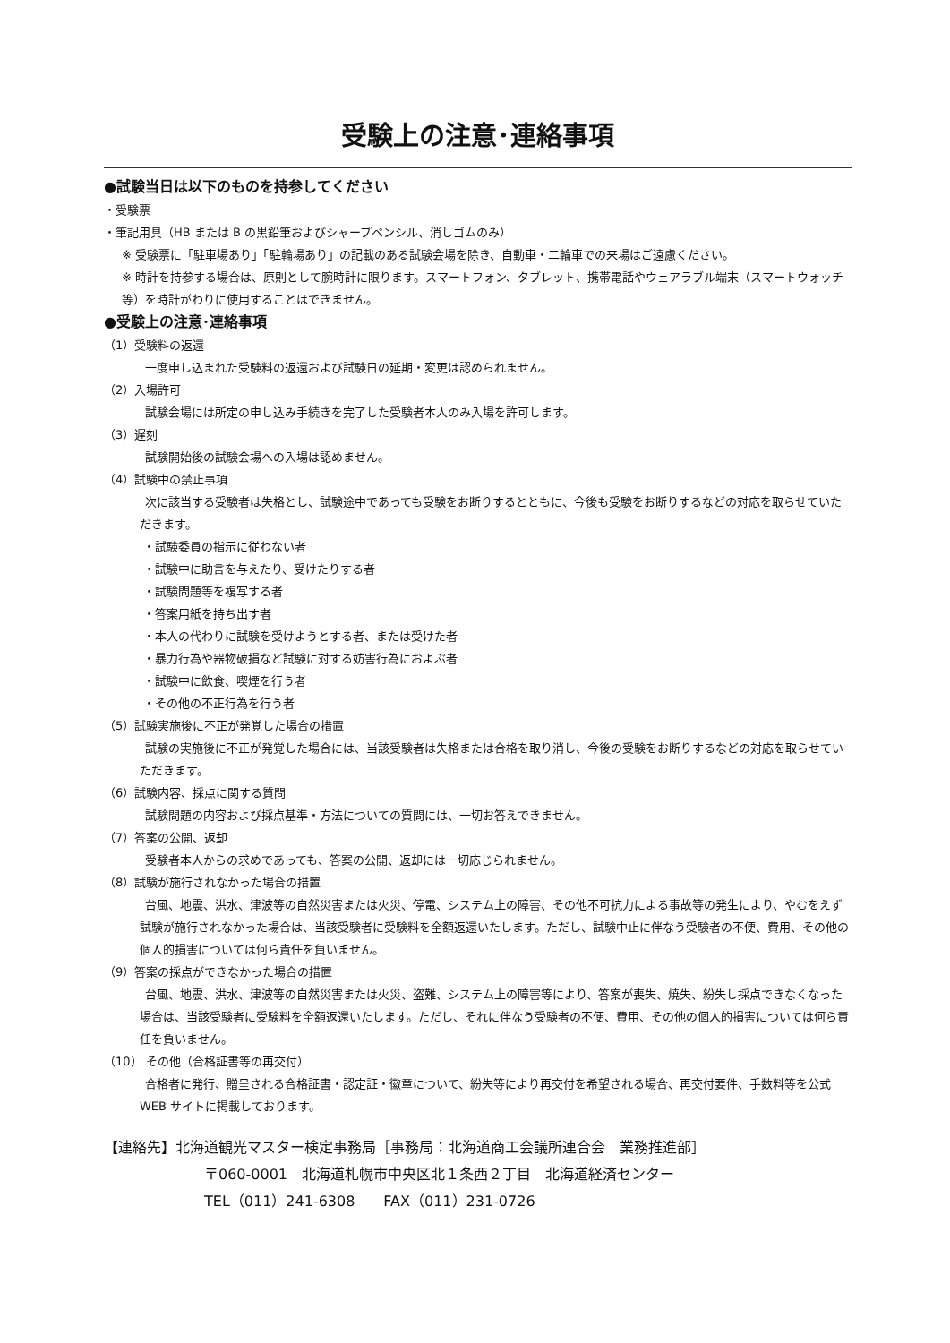受験上の注意･連絡事項
●試験当日は以下のものを持参してください
・受験票
・筆記用具（HB または B の黒鉛筆およびシャープペンシル、消しゴムのみ）
※ 受験票に「駐車場あり」「駐輪場あり」の記載のある試験会場を除き、自動車・二輪車での来場はご遠慮ください。
※ 時計を持参する場合は、原則として腕時計に限ります。スマートフォン、タブレット、携帯電話やウェアラブル端末（スマートウォッチ等）を時計がわりに使用することはできません。
●受験上の注意･連絡事項
（1）受験料の返還
一度申し込まれた受験料の返還および試験日の延期・変更は認められません。
（2）入場許可
試験会場には所定の申し込み手続きを完了した受験者本人のみ入場を許可します。
（3）遅刻
試験開始後の試験会場への入場は認めません。
（4）試験中の禁止事項
次に該当する受験者は失格とし、試験途中であっても受験をお断りするとともに、今後も受験をお断りするなどの対応を取らせていただきます。
・試験委員の指示に従わない者
・試験中に助言を与えたり、受けたりする者
・試験問題等を複写する者
・答案用紙を持ち出す者
・本人の代わりに試験を受けようとする者、または受けた者
・暴力行為や器物破損など試験に対する妨害行為におよぶ者
・試験中に飲食、喫煙を行う者
・その他の不正行為を行う者
（5）試験実施後に不正が発覚した場合の措置
試験の実施後に不正が発覚した場合には、当該受験者は失格または合格を取り消し、今後の受験をお断りするなどの対応を取らせていただきます。
（6）試験内容、採点に関する質問
試験問題の内容および採点基準・方法についての質問には、一切お答えできません。
（7）答案の公開、返却
受験者本人からの求めであっても、答案の公開、返却には一切応じられません。
（8）試験が施行されなかった場合の措置
台風、地震、洪水、津波等の自然災害または火災、停電、システム上の障害、その他不可抗力による事故等の発生により、やむをえず試験が施行されなかった場合は、当該受験者に受験料を全額返還いたします。ただし、試験中止に伴なう受験者の不便、費用、その他の個人的損害については何ら責任を負いません。
（9）答案の採点ができなかった場合の措置
台風、地震、洪水、津波等の自然災害または火災、盗難、システム上の障害等により、答案が喪失、焼失、紛失し採点できなくなった場合は、当該受験者に受験料を全額返還いたします。ただし、それに伴なう受験者の不便、費用、その他の個人的損害については何ら責任を負いません。
（10） その他（合格証書等の再交付）
合格者に発行、贈呈される合格証書・認定証・徽章について、紛失等により再交付を希望される場合、再交付要件、手数料等を公式 WEB サイトに掲載しております。
【連絡先】北海道観光マスター検定事務局［事務局：北海道商工会議所連合会　業務推進部］
〒060-0001　北海道札幌市中央区北１条西２丁目　北海道経済センター
TEL（011）241-6308　　FAX（011）231-0726